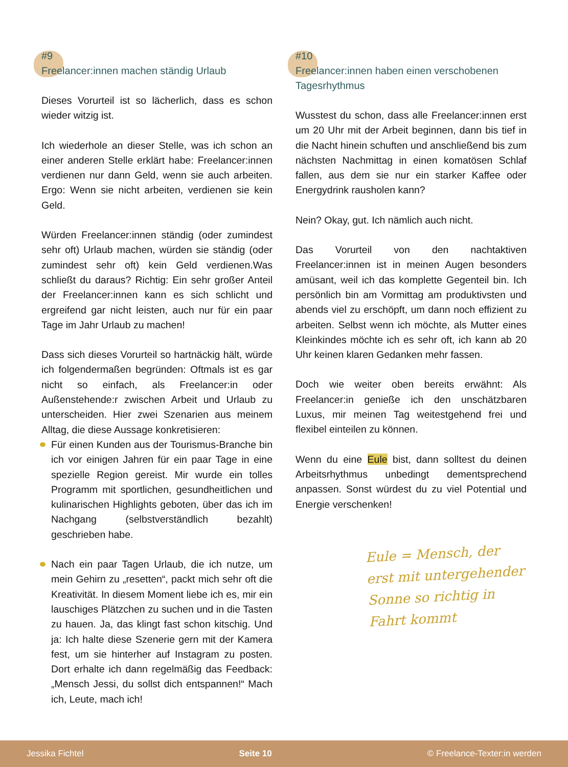#9
Freelancer:innen machen ständig Urlaub
Dieses Vorurteil ist so lächerlich, dass es schon wieder witzig ist.
Ich wiederhole an dieser Stelle, was ich schon an einer anderen Stelle erklärt habe: Freelancer:innen verdienen nur dann Geld, wenn sie auch arbeiten. Ergo: Wenn sie nicht arbeiten, verdienen sie kein Geld.
Würden Freelancer:innen ständig (oder zumindest sehr oft) Urlaub machen, würden sie ständig (oder zumindest sehr oft) kein Geld verdienen.Was schließt du daraus? Richtig: Ein sehr großer Anteil der Freelancer:innen kann es sich schlicht und ergreifend gar nicht leisten, auch nur für ein paar Tage im Jahr Urlaub zu machen!
Dass sich dieses Vorurteil so hartnäckig hält, würde ich folgendermaßen begründen: Oftmals ist es gar nicht so einfach, als Freelancer:in oder Außenstehende:r zwischen Arbeit und Urlaub zu unterscheiden. Hier zwei Szenarien aus meinem Alltag, die diese Aussage konkretisieren:
Für einen Kunden aus der Tourismus-Branche bin ich vor einigen Jahren für ein paar Tage in eine spezielle Region gereist. Mir wurde ein tolles Programm mit sportlichen, gesundheitlichen und kulinarischen Highlights geboten, über das ich im Nachgang (selbstverständlich bezahlt) geschrieben habe.
Nach ein paar Tagen Urlaub, die ich nutze, um mein Gehirn zu „resetten“, packt mich sehr oft die Kreativität. In diesem Moment liebe ich es, mir ein lauschiges Plätzchen zu suchen und in die Tasten zu hauen. Ja, das klingt fast schon kitschig. Und ja: Ich halte diese Szenerie gern mit der Kamera fest, um sie hinterher auf Instagram zu posten. Dort erhalte ich dann regelmäßig das Feedback: „Mensch Jessi, du sollst dich entspannen!“ Mach ich, Leute, mach ich!
#10
Freelancer:innen haben einen verschobenen Tagesrhythmus
Wusstest du schon, dass alle Freelancer:innen erst um 20 Uhr mit der Arbeit beginnen, dann bis tief in die Nacht hinein schuften und anschließend bis zum nächsten Nachmittag in einen komatösen Schlaf fallen, aus dem sie nur ein starker Kaffee oder Energydrink rausholen kann?
Nein? Okay, gut. Ich nämlich auch nicht.
Das Vorurteil von den nachtaktiven Freelancer:innen ist in meinen Augen besonders amüsant, weil ich das komplette Gegenteil bin. Ich persönlich bin am Vormittag am produktivsten und abends viel zu erschöpft, um dann noch effizient zu arbeiten. Selbst wenn ich möchte, als Mutter eines Kleinkindes möchte ich es sehr oft, ich kann ab 20 Uhr keinen klaren Gedanken mehr fassen.
Doch wie weiter oben bereits erwähnt: Als Freelancer:in genieße ich den unschätzbaren Luxus, mir meinen Tag weitestgehend frei und flexibel einteilen zu können.
Wenn du eine Eule bist, dann solltest du deinen Arbeitsrhythmus unbedingt dementsprechend anpassen. Sonst würdest du zu viel Potential und Energie verschenken!
Eule = Mensch, der erst mit untergehender Sonne so richtig in Fahrt kommt
Jessika Fichtel Seite 10 © Freelance-Texter:in werden